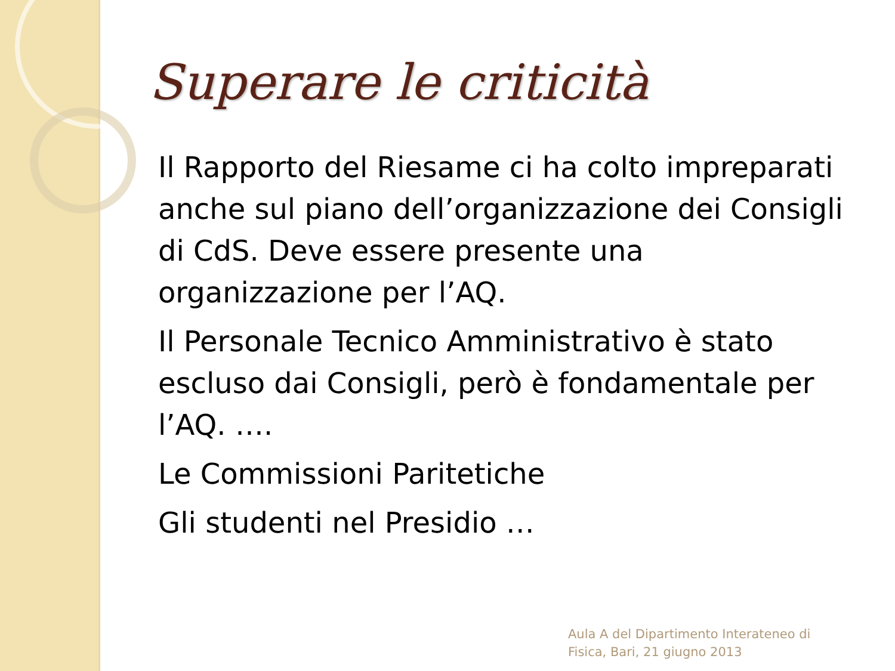Superare le criticità
Il Rapporto del Riesame ci ha colto impreparati anche sul piano dell’organizzazione dei Consigli di CdS. Deve essere presente una organizzazione per l’AQ.
Il Personale Tecnico Amministrativo è stato escluso dai Consigli, però è fondamentale per l’AQ. ….
Le Commissioni Paritetiche
Gli studenti nel Presidio …
Aula A del Dipartimento Interateneo di
Fisica, Bari, 21 giugno 2013